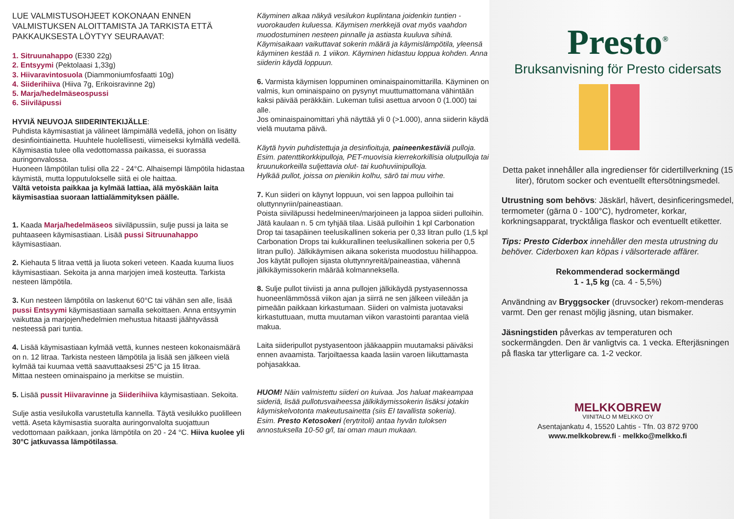LUE VALMISTUSOHJEET KOKONAAN ENNEN VALMISTUKSEN ALOITTAMISTA JA TARKISTA ETTÄ PAKKAUKSESTA LÖYTYY SEURAAVAT:
1. Sitruunahappo (E330 22g)
2. Entsyymi (Pektolaasi 1,33g)
3. Hiivaravintosuola (Diammoniumfosfaatti 10g)
4. Siiderihiiva (Hiiva 7g, Erikoisravinne 2g)
5. Marja/hedelmäseospussi
6. Siiviläpussi
HYVIÄ NEUVOJA SIIDERINTEKIJÄLLE:
Puhdista käymisastiat ja välineet lämpimällä vedellä, johon on lisätty desinfiointiainetta. Huuhtele huolellisesti, viimeiseksi kylmällä vedellä.
Käymisastia tulee olla vedottomassa paikassa, ei suorassa auringonvalossa.
Huoneen lämpötilan tulisi olla 22 - 24°C. Alhaisempi lämpötila hidastaa käymistä, mutta lopputulokselle siitä ei ole haittaa.
Vältä vetoista paikkaa ja kylmää lattiaa, älä myöskään laita käymisastiaa suoraan lattialämmityksen päälle.
1. Kaada Marja/hedelmäseos siiviläpussiin, sulje pussi ja laita se puhtaaseen käymisastiaan. Lisää pussi Sitruunahappo käymisastiaan.
2. Kiehauta 5 litraa vettä ja liuota sokeri veteen. Kaada kuuma liuos käymisastiaan. Sekoita ja anna marjojen imeä kosteutta. Tarkista nesteen lämpötila.
3. Kun nesteen lämpötila on laskenut 60°C tai vähän sen alle, lisää pussi Entsyymi käymisastiaan samalla sekoittaen. Anna entsyymin vaikuttaa ja marjojen/hedelmien mehustua hitaasti jäähtyvässä nesteessä pari tuntia.
4. Lisää käymisastiaan kylmää vettä, kunnes nesteen kokonaismäärä on n. 12 litraa. Tarkista nesteen lämpötila ja lisää sen jälkeen vielä kylmää tai kuumaa vettä saavuttaaksesi 25°C ja 15 litraa.
Mittaa nesteen ominaispaino ja merkitse se muistiin.
5. Lisää pussit Hiivaravinne ja Siiderihiiva käymisastiaan. Sekoita.
Sulje astia vesilukolla varustetulla kannella. Täytä vesilukko puolilleen vettä. Aseta käymisastia suoralta auringonvalolta suojattuun vedottomaan paikkaan, jonka lämpötila on 20 - 24 °C. Hiiva kuolee yli 30°C jatkuvassa lämpötilassa.
Käyminen alkaa näkyä vesilukon kuplintana joidenkin tuntien - vuorokauden kuluessa. Käymisen merkkejä ovat myös vaahdon muodostuminen nesteen pinnalle ja astiasta kuuluva sihinä. Käymisaikaan vaikuttavat sokerin määrä ja käymislämpötila, yleensä käyminen kestää n. 1 viikon. Käyminen hidastuu loppua kohden. Anna siiderin käydä loppuun.
6. Varmista käymisen loppuminen ominaispainomittarilla. Käyminen on valmis, kun ominaispaino on pysynyt muuttumattomana vähintään kaksi päivää peräkkäin. Lukeman tulisi asettua arvoon 0 (1.000) tai alle.
Jos ominaispainomittari yhä näyttää yli 0 (>1.000), anna siiderin käydä vielä muutama päivä.
Käytä hyvin puhdistettuja ja desinfioituja, paineenkestäviä pulloja. Esim. patenttikorkkipulloja, PET-muovisia kierrekorkillisia olutpulloja tai kruunukorkeilla suljettavia olut- tai kuohuviinipulloja.
Hylkää pullot, joissa on pienikin kolhu, särö tai muu virhe.
7. Kun siideri on käynyt loppuun, voi sen lappoa pulloihin tai oluttynnyriin/paineastiaan.
Poista siiviläpussi hedelmineen/marjoineen ja lappoa siideri pulloihin. Jätä kaulaan n. 5 cm tyhjää tilaa. Lisää pulloihin 1 kpl Carbonation Drop tai tasapäinen teelusikallinen sokeria per 0,33 litran pullo (1,5 kpl Carbonation Drops tai kukkurallinen teelusikallinen sokeria per 0,5 litran pullo). Jälkikäymisen aikana sokerista muodostuu hiilihappoa.
Jos käytät pullojen sijasta oluttynnyreitä/paineastiaa, vähennä jälkikäymissokerin määrää kolmanneksella.
8. Sulje pullot tiiviisti ja anna pullojen jälkikäydä pystyasennossa huoneenlämmössä viikon ajan ja siirrä ne sen jälkeen viileään ja pimeään paikkaan kirkastumaan. Siideri on valmista juotavaksi kirkastuttuaan, mutta muutaman viikon varastointi parantaa vielä makua.
Laita siideripullot pystyasentoon jääkaappiin muutamaksi päiväksi ennen avaamista. Tarjoiltaessa kaada lasiin varoen liikuttamasta pohjasakkaa.
HUOM! Näin valmistettu siideri on kuivaa. Jos haluat makeampaa siideriä, lisää pullotusvaiheessa jälkikäymissokerin lisäksi jotakin käymiskelvotonta makeutusainetta (siis EI tavallista sokeria).
Esim. Presto Ketosokeri (erytritoli) antaa hyvän tuloksen annostuksella 10-50 g/l, tai oman maun mukaan.
Presto<sup>®</sup>
Bruksanvisning för Presto cidersats
Detta paket innehåller alla ingredienser för cidertillverkning (15 liter), förutom socker och eventuellt eftersötningsmedel.
Utrustning som behövs: Jäskärl, hävert, desinficeringsmedel, termometer (gärna 0 - 100°C), hydrometer, korkar, korkningsapparat, trycktåliga flaskor och eventuellt etiketter.
Tips: Presto Ciderbox innehåller den mesta utrustning du behöver. Ciderboxen kan köpas i välsorterade affärer.
Rekommenderad sockermängd
1 - 1,5 kg (ca. 4 - 5,5%)
Användning av Bryggsocker (druvsocker) rekom-menderas varmt. Den ger renast möjlig jäsning, utan bismaker.
Jäsningstiden påverkas av temperaturen och sockermängden. Den är vanligtvis ca. 1 vecka. Efterjäsningen på flaska tar ytterligare ca. 1-2 veckor.
MELKKOBREW
VIINITALO M MELKKO OY
Asentajankatu 4, 15520 Lahtis - Tfn. 03 872 9700
www.melkkobrew.fi - melkko@melkko.fi